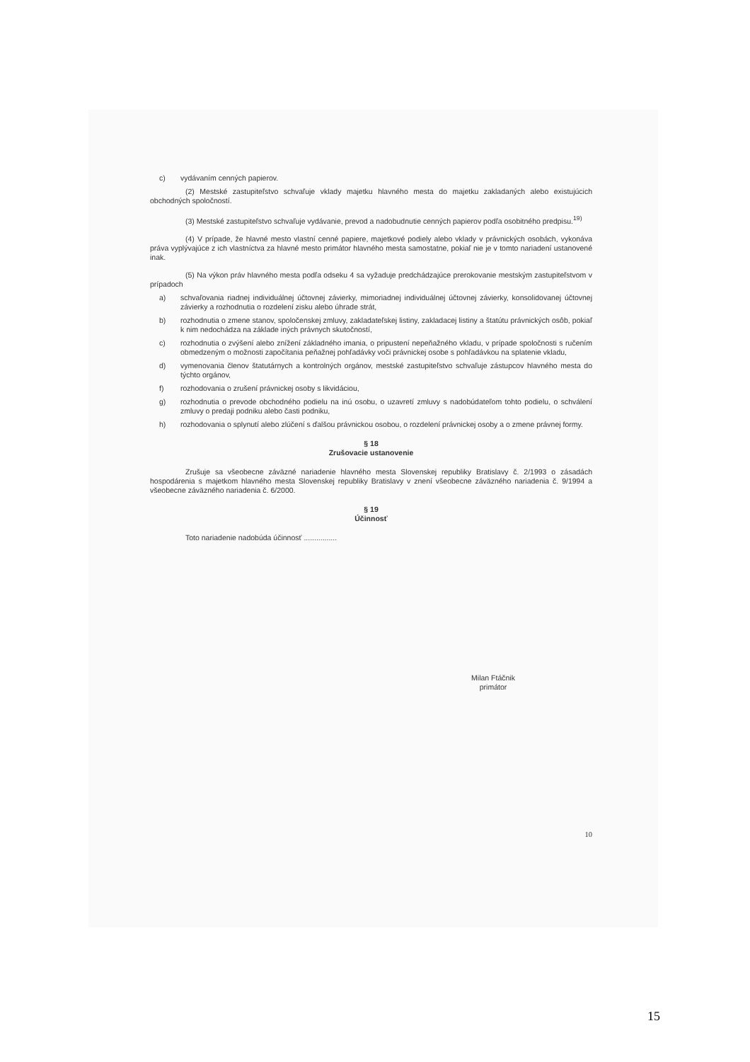c) vydávaním cenných papierov.
(2) Mestské zastupiteľstvo schvaľuje vklady majetku hlavného mesta do majetku zakladaných alebo existujúcich obchodných spoločností.
(3) Mestské zastupiteľstvo schvaľuje vydávanie, prevod a nadobudnutie cenných papierov podľa osobitného predpisu.<sup>19)</sup>
(4) V prípade, že hlavné mesto vlastní cenné papiere, majetkové podiely alebo vklady v právnických osobách, vykonáva práva vyplývajúce z ich vlastníctva za hlavné mesto primátor hlavného mesta samostatne, pokiaľ nie je v tomto nariadení ustanovené inak.
(5) Na výkon práv hlavného mesta podľa odseku 4 sa vyžaduje predchádzajúce prerokovanie mestským zastupiteľstvom v prípadoch
a) schvaľovania riadnej individuálnej účtovnej závierky, mimoriadnej individuálnej účtovnej závierky, konsolidovanej účtovnej závierky a rozhodnutia o rozdelení zisku alebo úhrade strát,
b) rozhodnutia o zmene stanov, spoločenskej zmluvy, zakladateľskej listiny, zakladacej listiny a štatútu právnických osôb, pokiaľ k nim nedochádza na základe iných právnych skutočností,
c) rozhodnutia o zvýšení alebo znížení základného imania, o pripustení nepeňažného vkladu, v prípade spoločnosti s ručením obmedzeným o možnosti započítania peňažnej pohľadávky voči právnickej osobe s pohľadávkou na splatenie vkladu,
d) vymenovania členov štatutárnych a kontrolných orgánov, mestské zastupiteľstvo schvaľuje zástupcov hlavného mesta do týchto orgánov,
f) rozhodovania o zrušení právnickej osoby s likvidáciou,
g) rozhodnutia o prevode obchodného podielu na inú osobu, o uzavretí zmluvy s nadobúdateľom tohto podielu, o schválení zmluvy o predaji podniku alebo časti podniku,
h) rozhodovania o splynutí alebo zlúčení s ďalšou právnickou osobou, o rozdelení právnickej osoby a o zmene právnej formy.
§ 18
Zrušovacie ustanovenie
Zrušuje sa všeobecne záväzné nariadenie hlavného mesta Slovenskej republiky Bratislavy č. 2/1993 o zásadách hospodárenia s majetkom hlavného mesta Slovenskej republiky Bratislavy v znení všeobecne záväzného nariadenia č. 9/1994 a všeobecne záväzného nariadenia č. 6/2000.
§ 19
Účinnosť
Toto nariadenie nadobúda účinnosť ................
Milan Ftáčnik
primátor
10
15